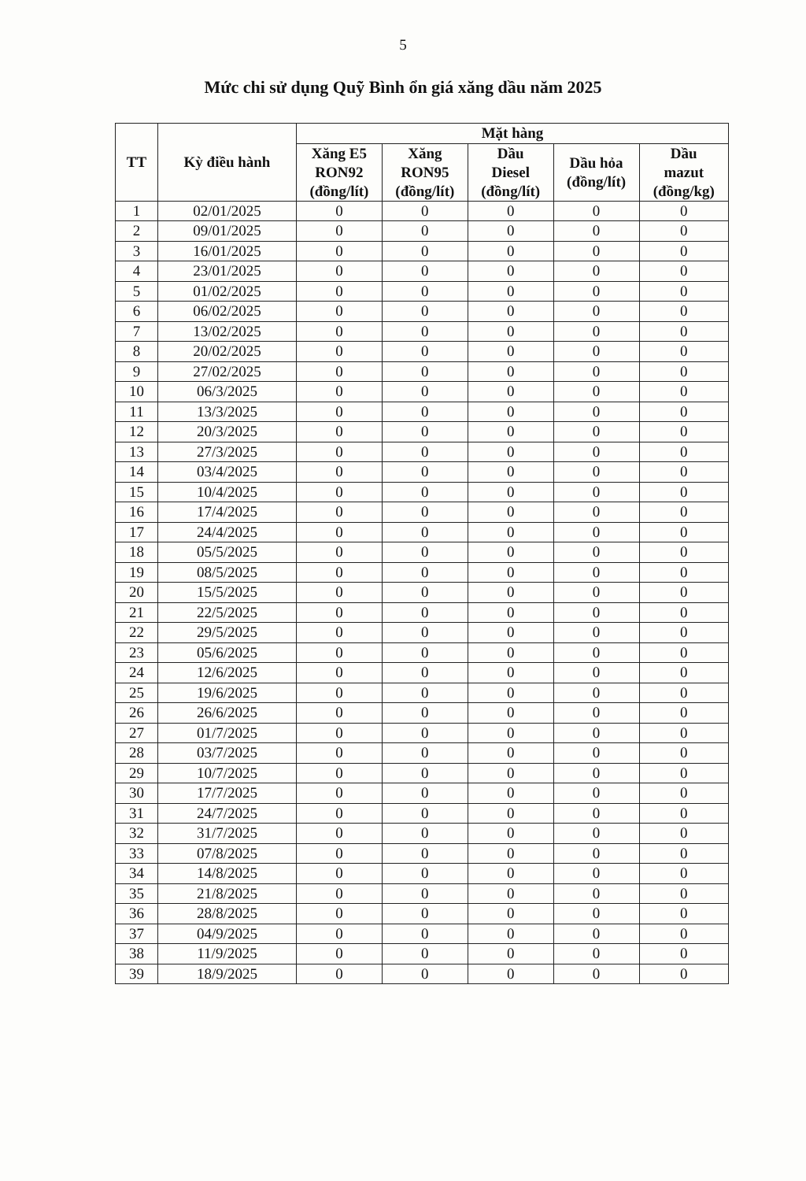5
Mức chi sử dụng Quỹ Bình ổn giá xăng dầu năm 2025
| TT | Kỳ điều hành | Mặt hàng | | | | |
| --- | --- | --- | --- | --- | --- | --- |
| | | Xăng E5 RON92 (đồng/lít) | Xăng RON95 (đồng/lít) | Dầu Diesel (đồng/lít) | Dầu hỏa (đồng/lít) | Dầu mazut (đồng/kg) |
| 1 | 02/01/2025 | 0 | 0 | 0 | 0 | 0 |
| 2 | 09/01/2025 | 0 | 0 | 0 | 0 | 0 |
| 3 | 16/01/2025 | 0 | 0 | 0 | 0 | 0 |
| 4 | 23/01/2025 | 0 | 0 | 0 | 0 | 0 |
| 5 | 01/02/2025 | 0 | 0 | 0 | 0 | 0 |
| 6 | 06/02/2025 | 0 | 0 | 0 | 0 | 0 |
| 7 | 13/02/2025 | 0 | 0 | 0 | 0 | 0 |
| 8 | 20/02/2025 | 0 | 0 | 0 | 0 | 0 |
| 9 | 27/02/2025 | 0 | 0 | 0 | 0 | 0 |
| 10 | 06/3/2025 | 0 | 0 | 0 | 0 | 0 |
| 11 | 13/3/2025 | 0 | 0 | 0 | 0 | 0 |
| 12 | 20/3/2025 | 0 | 0 | 0 | 0 | 0 |
| 13 | 27/3/2025 | 0 | 0 | 0 | 0 | 0 |
| 14 | 03/4/2025 | 0 | 0 | 0 | 0 | 0 |
| 15 | 10/4/2025 | 0 | 0 | 0 | 0 | 0 |
| 16 | 17/4/2025 | 0 | 0 | 0 | 0 | 0 |
| 17 | 24/4/2025 | 0 | 0 | 0 | 0 | 0 |
| 18 | 05/5/2025 | 0 | 0 | 0 | 0 | 0 |
| 19 | 08/5/2025 | 0 | 0 | 0 | 0 | 0 |
| 20 | 15/5/2025 | 0 | 0 | 0 | 0 | 0 |
| 21 | 22/5/2025 | 0 | 0 | 0 | 0 | 0 |
| 22 | 29/5/2025 | 0 | 0 | 0 | 0 | 0 |
| 23 | 05/6/2025 | 0 | 0 | 0 | 0 | 0 |
| 24 | 12/6/2025 | 0 | 0 | 0 | 0 | 0 |
| 25 | 19/6/2025 | 0 | 0 | 0 | 0 | 0 |
| 26 | 26/6/2025 | 0 | 0 | 0 | 0 | 0 |
| 27 | 01/7/2025 | 0 | 0 | 0 | 0 | 0 |
| 28 | 03/7/2025 | 0 | 0 | 0 | 0 | 0 |
| 29 | 10/7/2025 | 0 | 0 | 0 | 0 | 0 |
| 30 | 17/7/2025 | 0 | 0 | 0 | 0 | 0 |
| 31 | 24/7/2025 | 0 | 0 | 0 | 0 | 0 |
| 32 | 31/7/2025 | 0 | 0 | 0 | 0 | 0 |
| 33 | 07/8/2025 | 0 | 0 | 0 | 0 | 0 |
| 34 | 14/8/2025 | 0 | 0 | 0 | 0 | 0 |
| 35 | 21/8/2025 | 0 | 0 | 0 | 0 | 0 |
| 36 | 28/8/2025 | 0 | 0 | 0 | 0 | 0 |
| 37 | 04/9/2025 | 0 | 0 | 0 | 0 | 0 |
| 38 | 11/9/2025 | 0 | 0 | 0 | 0 | 0 |
| 39 | 18/9/2025 | 0 | 0 | 0 | 0 | 0 |